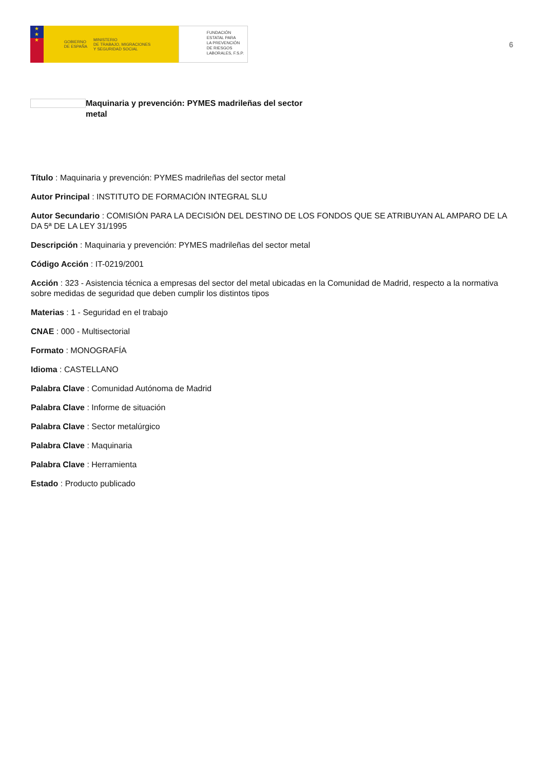★
★
★
GOBIERNO
DE ESPAÑA MINISTERIO
DE TRABAJO, MIGRACIONES
Y SEGURIDAD SOCIAL
FUNDACIÓN
ESTATAL PARA
LA PREVENCIÓN
DE RIESGOS
LABORALES, F.S.P.
6
Maquinaria y prevención: PYMES madrileñas del sector metal
Título : Maquinaria y prevención: PYMES madrileñas del sector metal
Autor Principal : INSTITUTO DE FORMACIÓN INTEGRAL SLU
Autor Secundario : COMISIÓN PARA LA DECISIÓN DEL DESTINO DE LOS FONDOS QUE SE ATRIBUYAN AL AMPARO DE LA DA 5ª DE LA LEY 31/1995
Descripción : Maquinaria y prevención: PYMES madrileñas del sector metal
Código Acción : IT-0219/2001
Acción : 323 - Asistencia técnica a empresas del sector del metal ubicadas en la Comunidad de Madrid, respecto a la normativa sobre medidas de seguridad que deben cumplir los distintos tipos
Materias : 1 - Seguridad en el trabajo
CNAE : 000 - Multisectorial
Formato : MONOGRAFÍA
Idioma : CASTELLANO
Palabra Clave : Comunidad Autónoma de Madrid
Palabra Clave : Informe de situación
Palabra Clave : Sector metalúrgico
Palabra Clave : Maquinaria
Palabra Clave : Herramienta
Estado : Producto publicado